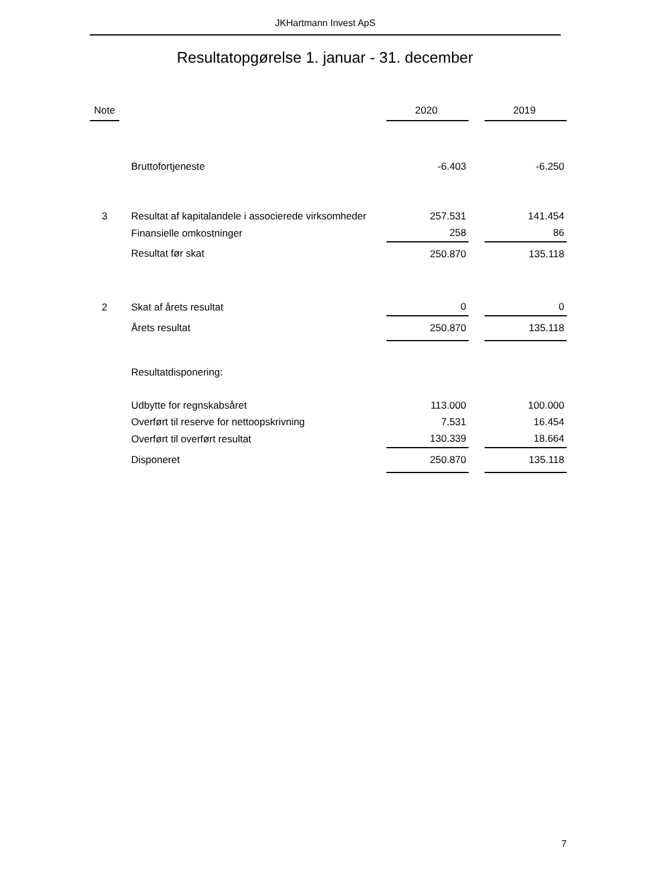JKHartmann Invest ApS
Resultatopgørelse 1. januar - 31. december
| Note | | | 2020 | | 2019 |
| --- | --- | --- | --- | --- | --- |
| | | Bruttofortjeneste | -6.403 | | -6.250 |
| 3 | | Resultat af kapitalandele i associerede virksomheder | 257.531 | | 141.454 |
| | | Finansielle omkostninger | 258 | | 86 |
| | | Resultat før skat | 250.870 | | 135.118 |
| 2 | | Skat af årets resultat | 0 | | 0 |
| | | Årets resultat | 250.870 | | 135.118 |
| | | Resultatdisponering: | | | |
| | | Udbytte for regnskabsåret | 113.000 | | 100.000 |
| | | Overført til reserve for nettoopskrivning | 7.531 | | 16.454 |
| | | Overført til overført resultat | 130.339 | | 18.664 |
| | | Disponeret | 250.870 | | 135.118 |
7